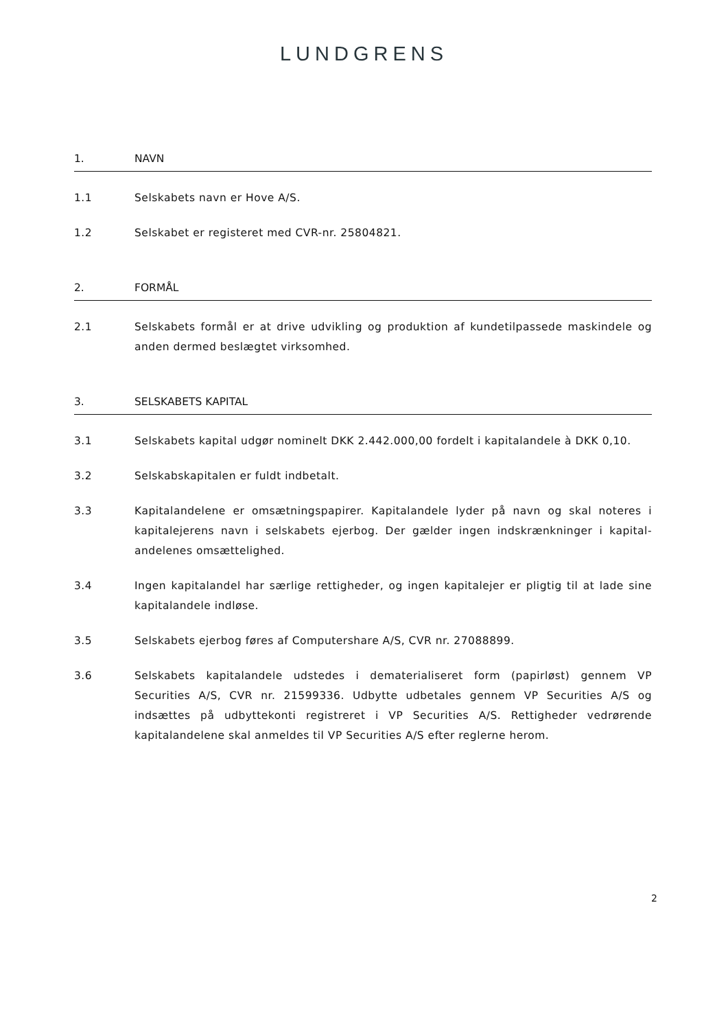LUNDGRENS
1. NAVN
1.1 Selskabets navn er Hove A/S.
1.2 Selskabet er registeret med CVR-nr. 25804821.
2. FORMÅL
2.1 Selskabets formål er at drive udvikling og produktion af kundetilpassede maskindele og anden dermed beslægtet virksomhed.
3. SELSKABETS KAPITAL
3.1 Selskabets kapital udgør nominelt DKK 2.442.000,00 fordelt i kapitalandele à DKK 0,10.
3.2 Selskabskapitalen er fuldt indbetalt.
3.3 Kapitalandelene er omsætningspapirer. Kapitalandele lyder på navn og skal noteres i kapitalejerens navn i selskabets ejerbog. Der gælder ingen indskrænkninger i kapital-andelenes omsættelighed.
3.4 Ingen kapitalandel har særlige rettigheder, og ingen kapitalejer er pligtig til at lade sine kapitalandele indløse.
3.5 Selskabets ejerbog føres af Computershare A/S, CVR nr. 27088899.
3.6 Selskabets kapitalandele udstedes i dematerialiseret form (papirløst) gennem VP Securities A/S, CVR nr. 21599336. Udbytte udbetales gennem VP Securities A/S og indsættes på udbyttekonti registreret i VP Securities A/S. Rettigheder vedrørende kapitalandelene skal anmeldes til VP Securities A/S efter reglerne herom.
2